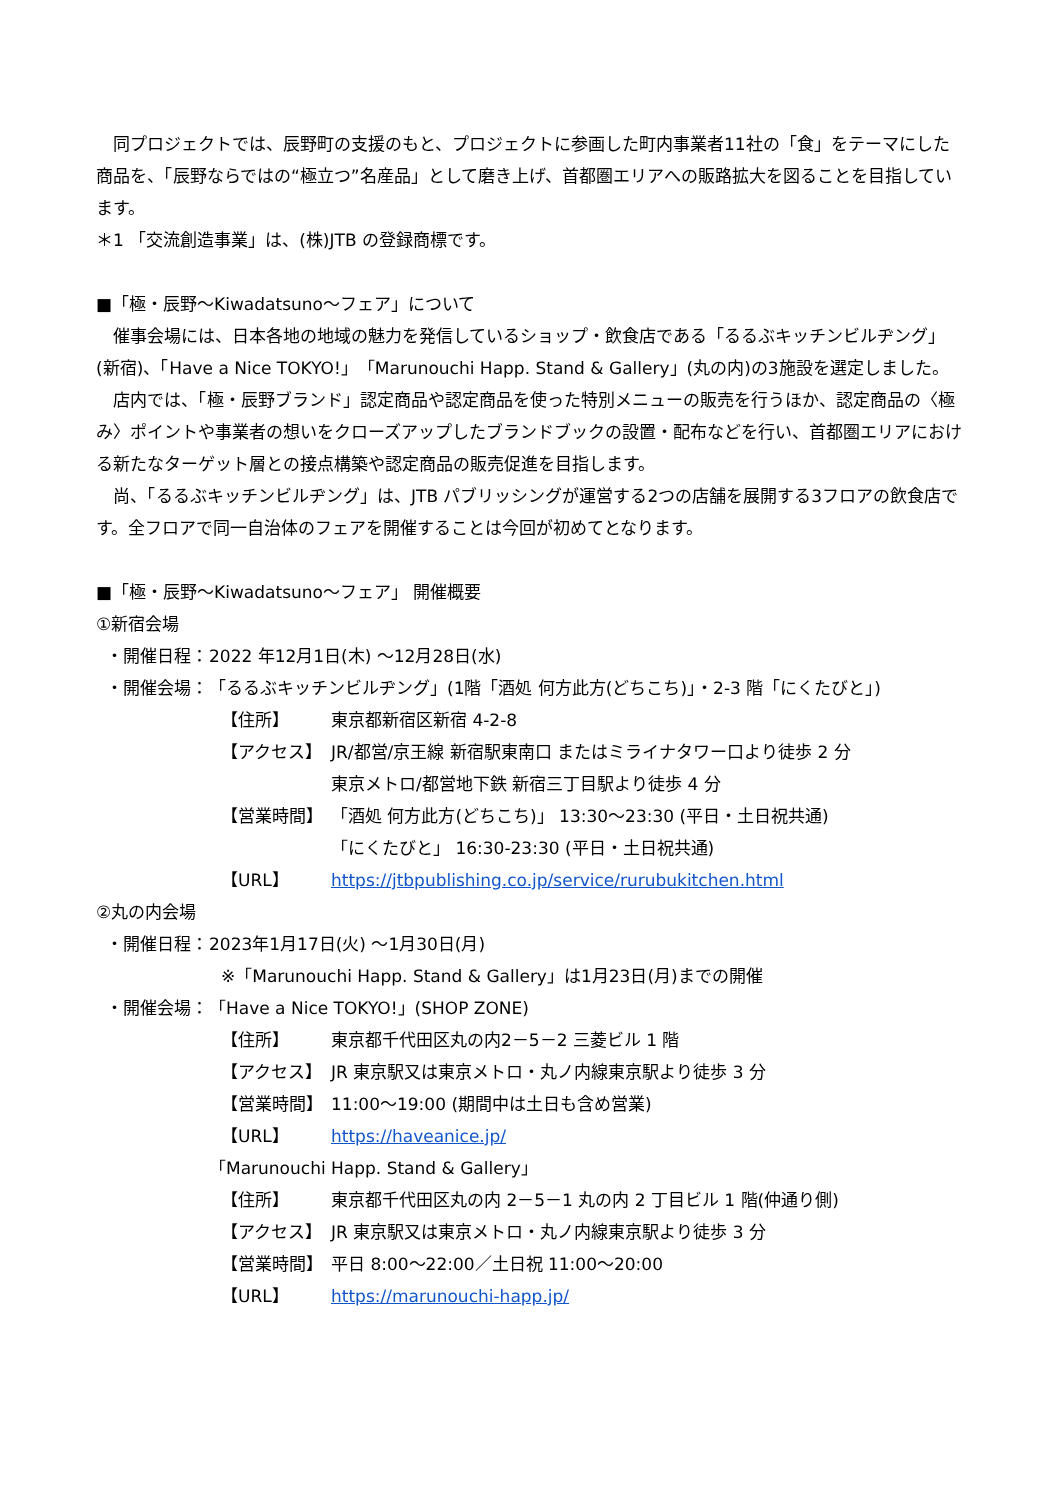同プロジェクトでは、辰野町の支援のもと、プロジェクトに参画した町内事業者11社の「食」をテーマにした商品を、「辰野ならではの“極立つ”名産品」として磨き上げ、首都圏エリアへの販路拡大を図ることを目指しています。
＊1 「交流創造事業」は、(株)JTB の登録商標です。
■「極・辰野～Kiwadatsuno～フェア」について
催事会場には、日本各地の地域の魅力を発信しているショップ・飲食店である「るるぶキッチンビルヂング」(新宿)、「Have a Nice TOKYO!」「Marunouchi Happ. Stand & Gallery」(丸の内)の3施設を選定しました。
店内では、「極・辰野ブランド」認定商品や認定商品を使った特別メニューの販売を行うほか、認定商品の〈極み〉ポイントや事業者の想いをクローズアップしたブランドブックの設置・配布などを行い、首都圏エリアにおける新たなターゲット層との接点構築や認定商品の販売促進を目指します。
尚、「るるぶキッチンビルヂング」は、JTB パブリッシングが運営する2つの店舗を展開する3フロアの飲食店です。全フロアで同一自治体のフェアを開催することは今回が初めてとなります。
■「極・辰野～Kiwadatsuno～フェア」 開催概要
①新宿会場
・開催日程： 2022 年12月1日(木) ～12月28日(水)
・開催会場： 「るるぶキッチンビルヂング」(1階「酒処 何方此方(どちこち)」・2-3 階「にくたびと」)
【住所】 東京都新宿区新宿 4-2-8
【アクセス】 JR/都営/京王線 新宿駅東南口 またはミライナタワー口より徒歩 2 分
東京メトロ/都営地下鉄 新宿三丁目駅より徒歩 4 分
【営業時間】 「酒処 何方此方(どちこち)」 13:30～23:30 (平日・土日祝共通)
「にくたびと」 16:30-23:30 (平日・土日祝共通)
【URL】 https://jtbpublishing.co.jp/service/rurubukitchen.html
②丸の内会場
・開催日程： 2023年1月17日(火) ～1月30日(月)
※「Marunouchi Happ. Stand & Gallery」は1月23日(月)までの開催
・開催会場： 「Have a Nice TOKYO!」(SHOP ZONE)
【住所】 東京都千代田区丸の内2－5－2 三菱ビル 1 階
【アクセス】 JR 東京駅又は東京メトロ・丸ノ内線東京駅より徒歩 3 分
【営業時間】 11:00～19:00 (期間中は土日も含め営業)
【URL】 https://haveanice.jp/
「Marunouchi Happ. Stand & Gallery」
【住所】 東京都千代田区丸の内 2－5－1 丸の内 2 丁目ビル 1 階(仲通り側)
【アクセス】 JR 東京駅又は東京メトロ・丸ノ内線東京駅より徒歩 3 分
【営業時間】 平日 8:00～22:00／土日祝 11:00～20:00
【URL】 https://marunouchi-happ.jp/